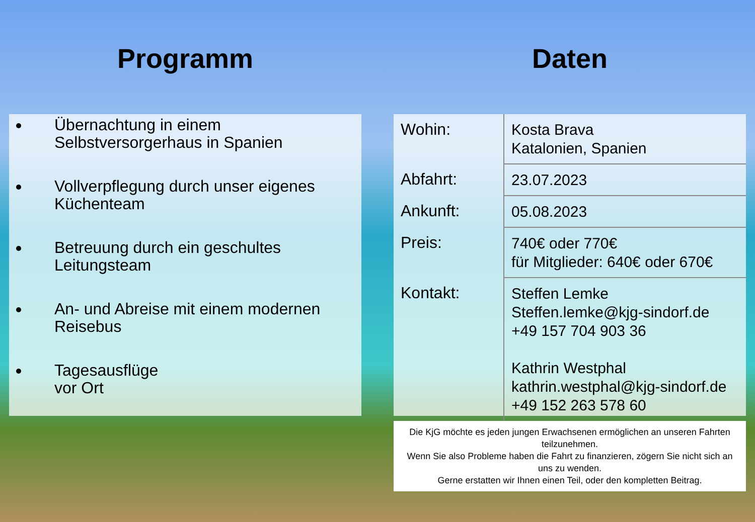Programm
Übernachtung in einem Selbstversorgerhaus in Spanien
Vollverpflegung durch unser eigenes Küchenteam
Betreuung durch ein geschultes Leitungsteam
An- und Abreise mit einem modernen Reisebus
Tagesausflüge
vor Ort
Daten
| Wohin: | Kosta Brava Katalonien, Spanien |
| Abfahrt: | 23.07.2023 |
| Ankunft: | 05.08.2023 |
| Preis: | 740€ oder 770€ für Mitglieder: 640€ oder 670€ |
| Kontakt: | Steffen Lemke Steffen.lemke@kjg-sindorf.de +49 157 704 903 36 Kathrin Westphal kathrin.westphal@kjg-sindorf.de +49 152 263 578 60 |
Die KjG möchte es jeden jungen Erwachsenen ermöglichen an unseren Fahrten teilzunehmen.
Wenn Sie also Probleme haben die Fahrt zu finanzieren, zögern Sie nicht sich an uns zu wenden.
Gerne erstatten wir Ihnen einen Teil, oder den kompletten Beitrag.